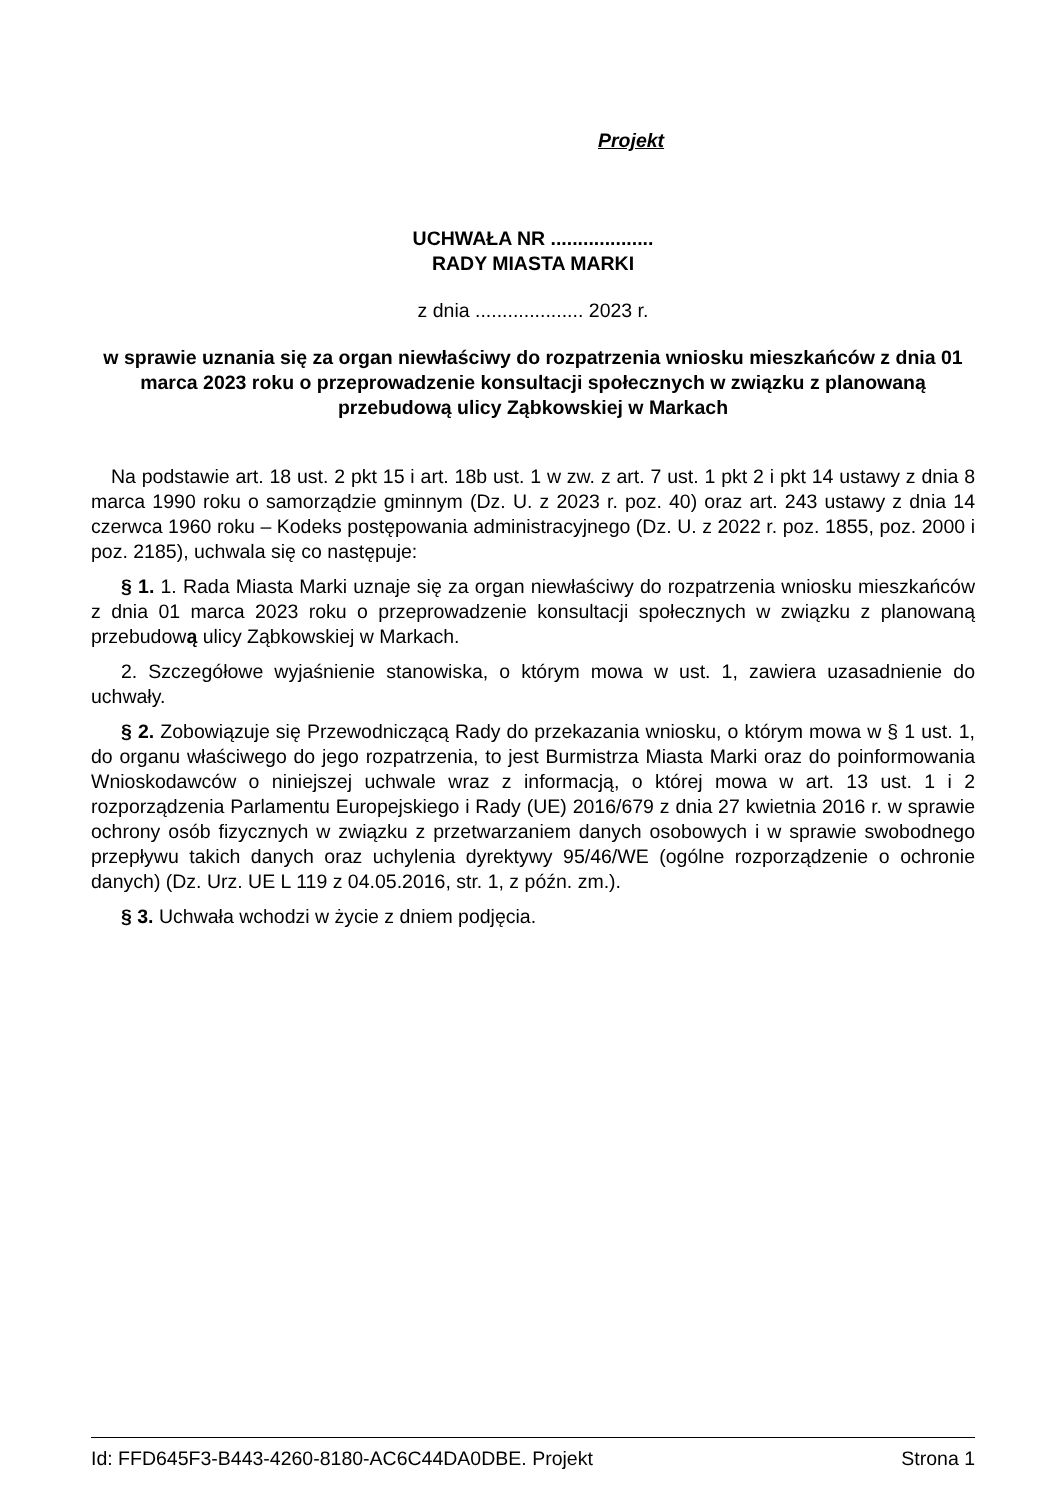Projekt
UCHWAŁA NR ...................
RADY MIASTA MARKI
z dnia .................... 2023 r.
w sprawie uznania się za organ niewłaściwy do rozpatrzenia wniosku mieszkańców z dnia 01 marca 2023 roku o przeprowadzenie konsultacji społecznych w związku z planowaną przebudową ulicy Ząbkowskiej w Markach
Na podstawie art. 18 ust. 2 pkt 15 i art. 18b ust. 1 w zw. z art. 7 ust. 1 pkt 2 i pkt 14 ustawy z dnia 8 marca 1990 roku o samorządzie gminnym (Dz. U. z 2023 r. poz. 40) oraz art. 243 ustawy z dnia 14 czerwca 1960 roku – Kodeks postępowania administracyjnego (Dz. U. z 2022 r. poz. 1855, poz. 2000 i poz. 2185), uchwala się co następuje:
§ 1. 1. Rada Miasta Marki uznaje się za organ niewłaściwy do rozpatrzenia wniosku mieszkańców z dnia 01 marca 2023 roku o przeprowadzenie konsultacji społecznych w związku z planowaną przebudową ulicy Ząbkowskiej w Markach.
2. Szczegółowe wyjaśnienie stanowiska, o którym mowa w ust. 1, zawiera uzasadnienie do uchwały.
§ 2. Zobowiązuje się Przewodniczącą Rady do przekazania wniosku, o którym mowa w § 1 ust. 1, do organu właściwego do jego rozpatrzenia, to jest Burmistrza Miasta Marki oraz do poinformowania Wnioskodawców o niniejszej uchwale wraz z informacją, o której mowa w art. 13 ust. 1 i 2 rozporządzenia Parlamentu Europejskiego i Rady (UE) 2016/679 z dnia 27 kwietnia 2016 r. w sprawie ochrony osób fizycznych w związku z przetwarzaniem danych osobowych i w sprawie swobodnego przepływu takich danych oraz uchylenia dyrektywy 95/46/WE (ogólne rozporządzenie o ochronie danych) (Dz. Urz. UE L 119 z 04.05.2016, str. 1, z późn. zm.).
§ 3. Uchwała wchodzi w życie z dniem podjęcia.
Id: FFD645F3-B443-4260-8180-AC6C44DA0DBE. Projekt Strona 1